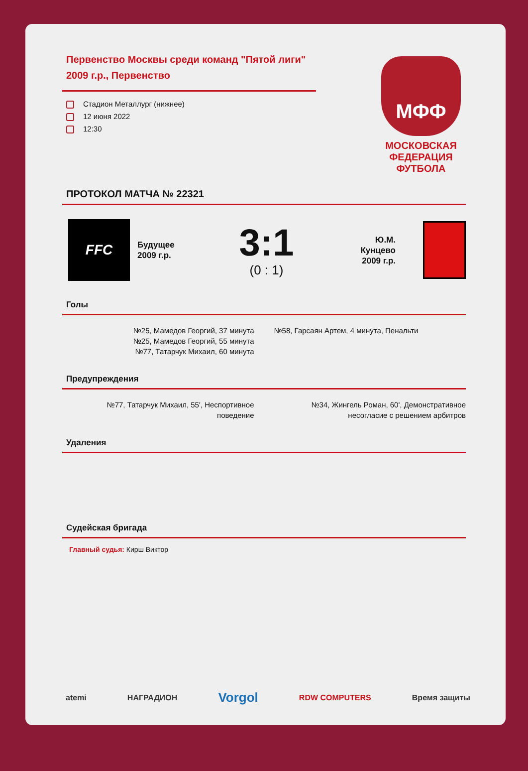Первенство Москвы среди команд "Пятой лиги" 2009 г.р., Первенство
Стадион Металлург (нижнее)
12 июня 2022
12:30
МФФ
МОСКОВСКАЯ
ФЕДЕРАЦИЯ
ФУТБОЛА
ПРОТОКОЛ МАТЧА № 22321
FFC
Будущее
2009 г.р.
3:1
(0 : 1)
Ю.М.
Кунцево
2009 г.р.
Голы
№25, Мамедов Георгий, 37 минута
№25, Мамедов Георгий, 55 минута
№77, Татарчук Михаил, 60 минута
№58, Гарсаян Артем, 4 минута, Пенальти
Предупреждения
№77, Татарчук Михаил, 55', Неспортивное
поведение
№34, Жингель Роман, 60', Демонстративное
несогласие с решением арбитров
Удаления
Судейская бригада
Главный судья: Кирш Виктор
atemi НАГРАДИОН Vorgol RDW COMPUTERS Время защиты